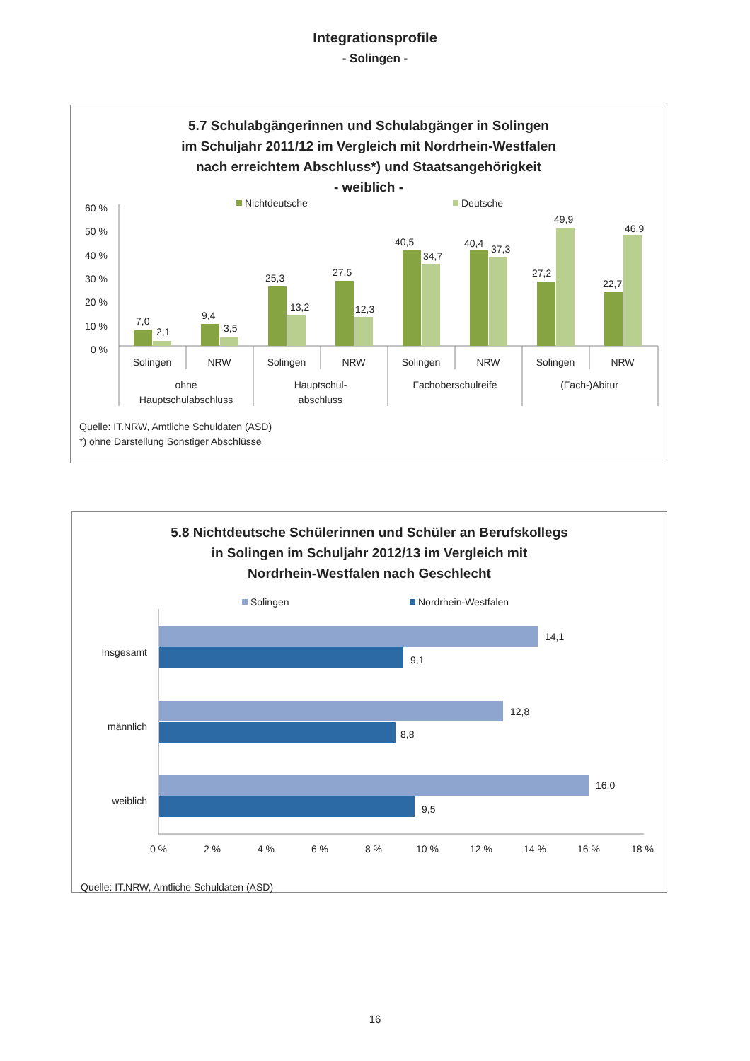Integrationsprofile
- Solingen -
5.7 Schulabgängerinnen und Schulabgänger in Solingen
im Schuljahr 2011/12 im Vergleich mit Nordrhein-Westfalen
nach erreichtem Abschluss*) und Staatsangehörigkeit
- weiblich -
Nichtdeutsche
Deutsche
60 %
50 %
40 %
30 %
20 %
10 %
0 %
7,0
2,1
9,4
3,5
25,3
13,2
27,5
12,3
40,5
34,7
40,4
37,3
27,2
49,9
22,7
46,9
Solingen
NRW
Solingen
NRW
Solingen
NRW
Solingen
NRW
ohne
Hauptschulabschluss
Hauptschul-
abschluss
Fachoberschulreife
(Fach-)Abitur
Quelle: IT.NRW, Amtliche Schuldaten (ASD)
*) ohne Darstellung Sonstiger Abschlüsse
5.8 Nichtdeutsche Schülerinnen und Schüler an Berufskollegs
in Solingen im Schuljahr 2012/13 im Vergleich mit
Nordrhein-Westfalen nach Geschlecht
Solingen
Nordrhein-Westfalen
Insgesamt
männlich
weiblich
14,1
9,1
12,8
8,8
16,0
9,5
0 %
2 %
4 %
6 %
8 %
10 %
12 %
14 %
16 %
18 %
Quelle: IT.NRW, Amtliche Schuldaten (ASD)
16